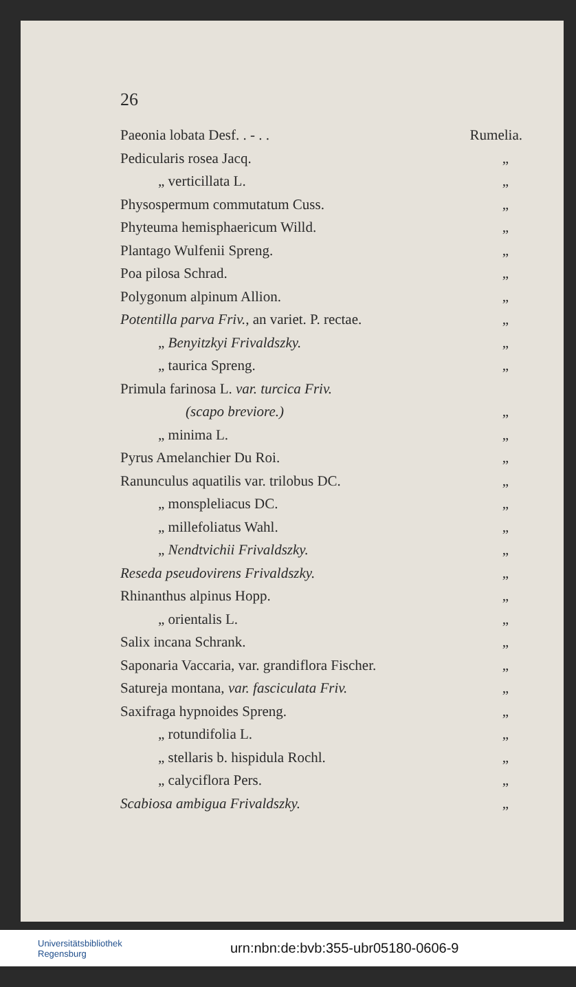26
Paeonia lobata Desf. . - . . Rumelia.
Pedicularis rosea Jacq. „
„ verticillata L. „
Physospermum commutatum Cuss. „
Phyteuma hemisphaericum Willd. „
Plantago Wulfenii Spreng. „
Poa pilosa Schrad. „
Polygonum alpinum Allion. „
Potentilla parva Friv., an variet. P. rectae. „
„ Benyitzkyi Frivaldszky. „
„ taurica Spreng. „
Primula farinosa L. var. turcica Friv.
(scapo breviore.) „
„ minima L. „
Pyrus Amelanchier Du Roi. „
Ranunculus aquatilis var. trilobus DC. „
„ monspleliacus DC. „
„ millefoliatus Wahl. „
„ Nendtvichii Frivaldszky. „
Reseda pseudovirens Frivaldszky. „
Rhinanthus alpinus Hopp. „
„ orientalis L. „
Salix incana Schrank. „
Saponaria Vaccaria, var. grandiflora Fischer. „
Satureja montana, var. fasciculata Friv. „
Saxifraga hypnoides Spreng. „
„ rotundifolia L. „
„ stellaris b. hispidula Rochl. „
„ calyciflora Pers. „
Scabiosa ambigua Frivaldszky. „
Universitätsbibliothek
Regensburg
urn:nbn:de:bvb:355-ubr05180-0606-9